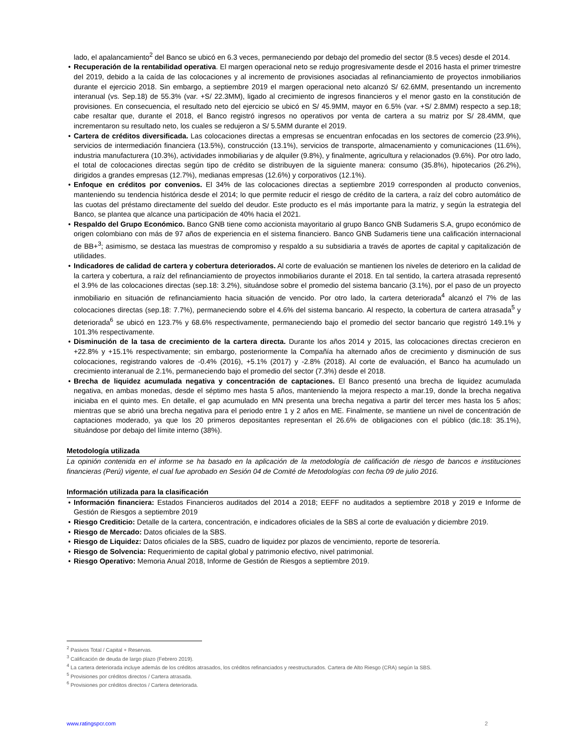lado, el apalancamiento<sup>2</sup> del Banco se ubicó en 6.3 veces, permaneciendo por debajo del promedio del sector (8.5 veces) desde el 2014.
• Recuperación de la rentabilidad operativa. El margen operacional neto se redujo progresivamente desde el 2016 hasta el primer trimestre del 2019, debido a la caída de las colocaciones y al incremento de provisiones asociadas al refinanciamiento de proyectos inmobiliarios durante el ejercicio 2018. Sin embargo, a septiembre 2019 el margen operacional neto alcanzó S/ 62.6MM, presentando un incremento interanual (vs. Sep.18) de 55.3% (var. +S/ 22.3MM), ligado al crecimiento de ingresos financieros y el menor gasto en la constitución de provisiones. En consecuencia, el resultado neto del ejercicio se ubicó en S/ 45.9MM, mayor en 6.5% (var. +S/ 2.8MM) respecto a sep.18; cabe resaltar que, durante el 2018, el Banco registró ingresos no operativos por venta de cartera a su matriz por S/ 28.4MM, que incrementaron su resultado neto, los cuales se redujeron a S/ 5.5MM durante el 2019.
• Cartera de créditos diversificada. Las colocaciones directas a empresas se encuentran enfocadas en los sectores de comercio (23.9%), servicios de intermediación financiera (13.5%), construcción (13.1%), servicios de transporte, almacenamiento y comunicaciones (11.6%), industria manufacturera (10.3%), actividades inmobiliarias y de alquiler (9.8%), y finalmente, agricultura y relacionados (9.6%). Por otro lado, el total de colocaciones directas según tipo de crédito se distribuyen de la siguiente manera: consumo (35.8%), hipotecarios (26.2%), dirigidos a grandes empresas (12.7%), medianas empresas (12.6%) y corporativos (12.1%).
• Enfoque en créditos por convenios. El 34% de las colocaciones directas a septiembre 2019 corresponden al producto convenios, manteniendo su tendencia histórica desde el 2014; lo que permite reducir el riesgo de crédito de la cartera, a raíz del cobro automático de las cuotas del préstamo directamente del sueldo del deudor. Este producto es el más importante para la matriz, y según la estrategia del Banco, se plantea que alcance una participación de 40% hacia el 2021.
• Respaldo del Grupo Económico. Banco GNB tiene como accionista mayoritario al grupo Banco GNB Sudameris S.A, grupo económico de origen colombiano con más de 97 años de experiencia en el sistema financiero. Banco GNB Sudameris tiene una calificación internacional de BB+<sup>3</sup>; asimismo, se destaca las muestras de compromiso y respaldo a su subsidiaria a través de aportes de capital y capitalización de utilidades.
• Indicadores de calidad de cartera y cobertura deteriorados. Al corte de evaluación se mantienen los niveles de deterioro en la calidad de la cartera y cobertura, a raíz del refinanciamiento de proyectos inmobiliarios durante el 2018. En tal sentido, la cartera atrasada representó el 3.9% de las colocaciones directas (sep.18: 3.2%), situándose sobre el promedio del sistema bancario (3.1%), por el paso de un proyecto inmobiliario en situación de refinanciamiento hacia situación de vencido. Por otro lado, la cartera deteriorada<sup>4</sup> alcanzó el 7% de las colocaciones directas (sep.18: 7.7%), permaneciendo sobre el 4.6% del sistema bancario. Al respecto, la cobertura de cartera atrasada<sup>5</sup> y deteriorada<sup>6</sup> se ubicó en 123.7% y 68.6% respectivamente, permaneciendo bajo el promedio del sector bancario que registró 149.1% y 101.3% respectivamente.
• Disminución de la tasa de crecimiento de la cartera directa. Durante los años 2014 y 2015, las colocaciones directas crecieron en +22.8% y +15.1% respectivamente; sin embargo, posteriormente la Compañía ha alternado años de crecimiento y disminución de sus colocaciones, registrando valores de -0.4% (2016), +5.1% (2017) y -2.8% (2018). Al corte de evaluación, el Banco ha acumulado un crecimiento interanual de 2.1%, permaneciendo bajo el promedio del sector (7.3%) desde el 2018.
• Brecha de liquidez acumulada negativa y concentración de captaciones. El Banco presentó una brecha de liquidez acumulada negativa, en ambas monedas, desde el séptimo mes hasta 5 años, manteniendo la mejora respecto a mar.19, donde la brecha negativa iniciaba en el quinto mes. En detalle, el gap acumulado en MN presenta una brecha negativa a partir del tercer mes hasta los 5 años; mientras que se abrió una brecha negativa para el periodo entre 1 y 2 años en ME. Finalmente, se mantiene un nivel de concentración de captaciones moderado, ya que los 20 primeros depositantes representan el 26.6% de obligaciones con el público (dic.18: 35.1%), situándose por debajo del límite interno (38%).
Metodología utilizada
La opinión contenida en el informe se ha basado en la aplicación de la metodología de calificación de riesgo de bancos e instituciones financieras (Perú) vigente, el cual fue aprobado en Sesión 04 de Comité de Metodologías con fecha 09 de julio 2016.
Información utilizada para la clasificación
• Información financiera: Estados Financieros auditados del 2014 a 2018; EEFF no auditados a septiembre 2018 y 2019 e Informe de Gestión de Riesgos a septiembre 2019
• Riesgo Crediticio: Detalle de la cartera, concentración, e indicadores oficiales de la SBS al corte de evaluación y diciembre 2019.
• Riesgo de Mercado: Datos oficiales de la SBS.
• Riesgo de Liquidez: Datos oficiales de la SBS, cuadro de liquidez por plazos de vencimiento, reporte de tesorería.
• Riesgo de Solvencia: Requerimiento de capital global y patrimonio efectivo, nivel patrimonial.
• Riesgo Operativo: Memoria Anual 2018, Informe de Gestión de Riesgos a septiembre 2019.
<sup>2</sup> Pasivos Total / Capital + Reservas.
<sup>3</sup> Calificación de deuda de largo plazo (Febrero 2019).
<sup>4</sup> La cartera deteriorada incluye además de los créditos atrasados, los créditos refinanciados y reestructurados. Cartera de Alto Riesgo (CRA) según la SBS.
<sup>5</sup> Provisiones por créditos directos / Cartera atrasada.
<sup>6</sup> Provisiones por créditos directos / Cartera deteriorada.
www.ratingspcr.com 2